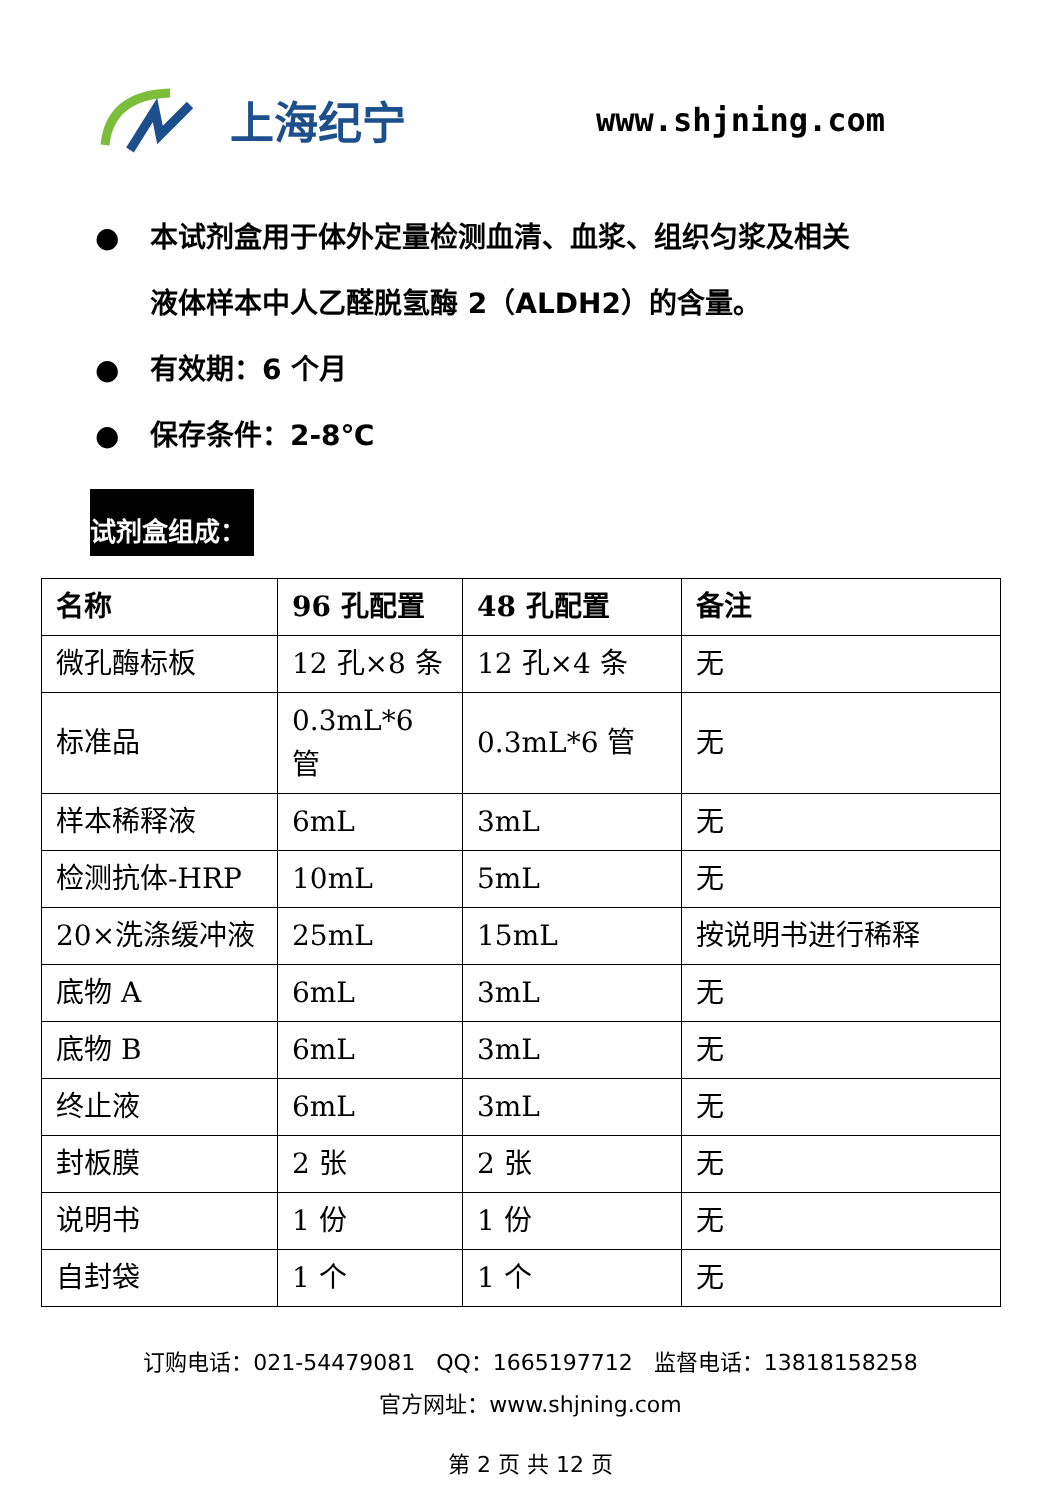上海纪宁
www.shjning.com
● 本试剂盒用于体外定量检测血清、血浆、组织匀浆及相关
液体样本中人乙醛脱氢酶 2（ALDH2）的含量。
● 有效期：6 个月
● 保存条件：2-8℃
试剂盒组成：
| 名称 | 96 孔配置 | 48 孔配置 | 备注 |
| --- | --- | --- | --- |
| 微孔酶标板 | 12 孔×8 条 | 12 孔×4 条 | 无 |
| 标准品 | 0.3mL*6 管 | 0.3mL*6 管 | 无 |
| 样本稀释液 | 6mL | 3mL | 无 |
| 检测抗体-HRP | 10mL | 5mL | 无 |
| 20×洗涤缓冲液 | 25mL | 15mL | 按说明书进行稀释 |
| 底物 A | 6mL | 3mL | 无 |
| 底物 B | 6mL | 3mL | 无 |
| 终止液 | 6mL | 3mL | 无 |
| 封板膜 | 2 张 | 2 张 | 无 |
| 说明书 | 1 份 | 1 份 | 无 |
| 自封袋 | 1 个 | 1 个 | 无 |
订购电话：021-54479081 QQ：1665197712 监督电话：13818158258
官方网址：www.shjning.com
第 2 页 共 12 页